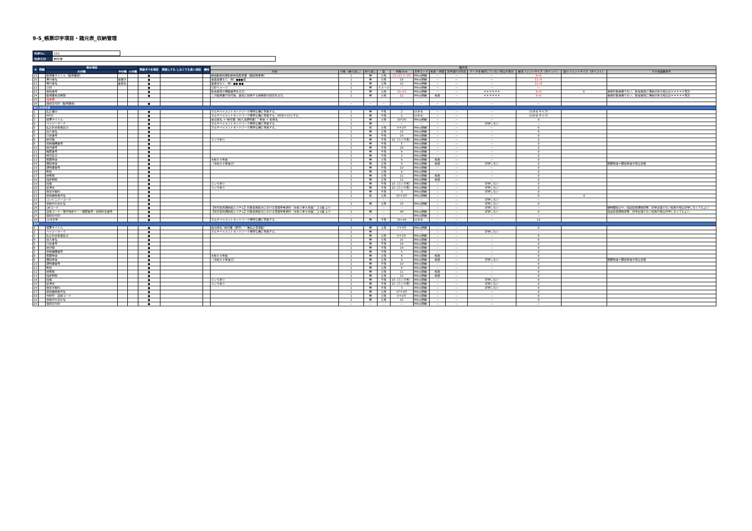9-5_帳票印字項目・諸元表_収納管理
| 帳票No. | 122 |
| 帳票名称 | 納付書 |
| # | 明細 | 表示項目 | | | 実装すべき項目 | 実装しても しなくても良い項目 | 備考 | 諸元表 | | | | | | | | | | | |
| --- | --- | --- | --- | --- | --- | --- | --- | --- | --- | --- | --- | --- | --- | --- | --- | --- | --- | --- | --- |
| | | 大分類 | 中分類 | 小分類 | | | | 内容 | 行数（繰り返し） | 折り返し | 型 | 桁数/行※ | 文字コード | 和暦・西暦 | 文字溢れの対応 | データを保持していない場合の表示 | 基本フォントサイズ（ポイント） | 最小フォントサイズ（ポイント） | その他編集条件 |
| 19 | | 証明書タイトル（証明書部） | | | ● | | | 軽自動車税種別割納税証明書（継続検査用） | 1 | 無 | 全角 | 15→13 ＊ 2行 | IPAmj明朝 | — | — | — | 8→6 | | |
| 20 | | 発行者名 | 肩書き | | ● | | | 首長肩書など。例）●●●長 | 1 | 無 | 全角 | 16 | IPAmj明朝 | — | — | — | 11→5 | | |
| 21 | | 発行者名 | 首長名 | | ● | | | 首長名など。例）●● ●● | 1 | 無 | 全角 | 12 | IPAmj明朝 | — | — | — | 11→5 | | |
| 22 | | 公印 | | | ● | | | 公印イメージ | 1 | 無 | イメージ | — | IPAmj明朝 | — | — | — | — | | |
| 23 | | 車両番号 | | | ● | | | 該当車両の標識番号を出力。 | 1 | 無 | 全角 | 20→15 | IPAmj明朝 | — | — | ＊＊＊＊＊＊ | 8→5 | 6 | 車検対象車種でない、該当車両に滞納がある場合は＊＊＊＊＊表示 |
| 24 | | 証明書有効期限 | | | ● | | | この証明書の交付後、最初に到来する納期限の前日を出力。 | 1 | 無 | 全角 | 11 | IPAmj明朝 | 和暦 | — | ＊＊＊＊＊＊ | 8→5 | | 車検対象車種でない、該当車両に滞納がある場合は＊＊＊＊＊表示 |
| 25 | | 備考欄 | | | | | | | | | | | | | | | | | |
| 26 | | 領収日付印（証明書部） | | | ● | | | | — | — | — | — | — | — | — | — | — | | |
| 納入済通知書 | | | | | | | | | | | | | | | | | | | |
| 1 | | 払込書ID | | | ● | | | マルチペイメントネットワーク標準仕様に準拠する。 | 1 | 無 | 半角 | 2 | OCR-B | — | — | — | OCR-B サイズⅠ | | |
| 2 | | MTID | | | ● | | | マルチペイメントネットワーク標準仕様に準拠する。MTID=33とする。 | 1 | 無 | 半角 | 2 | OCR-B | — | — | — | OCR-B サイズⅠ | | |
| 3 | | 帳票タイトル | | | ● | | | 自治体名 ＋"納付書（納入済通知書）" 年度 ＋ 税目名 | 1 | 無 | 全角 | 30*2行 | IPAmj明朝 | — | — | — | 8 | | |
| 4 | | ペイジーマーク | | | ● | | | マルチペイメントネットワーク標準仕様に準拠する。 | 1 | 無 | — | — | — | — | — | 印字しない | — | | |
| 5 | | 払込料金負担区分 | | | ● | | | マルチペイメントネットワーク標準仕様に準拠する。 | 1 | 有 | 全角 | 6＊2行 | IPAmj明朝 | — | — | — | 6 | | |
| 6 | | 加入者名 | | | ● | | | | 1 | 無 | 全角 | 15 | IPAmj明朝 | — | — | — | 6 | | |
| 7 | | 口座番号 | | | ● | | | | 1 | 無 | 半角 | 14 | IPAmj明朝 | — | — | — | 8 | | |
| 8 | | 納付額 | | | ● | | | カンマあり | 1 | 無 | 半角 | 15（カンマ含） | IPAmj明朝 | — | — | — | 8 | | |
| 9 | | 収納機関番号 | | | ● | | | | 1 | 無 | 半角 | 5 | IPAmj明朝 | — | — | — | 8 | | |
| 10 | | 納付番号 | | | ● | | | | 1 | 無 | 半角 | 20 | IPAmj明朝 | — | — | — | 8 | | |
| 11 | | 確認番号 | | | ● | | | | 1 | 無 | 半角 | 6 | IPAmj明朝 | — | — | — | 8 | | |
| 12 | | 納付区分 | | | ● | | | | 1 | 無 | 半角 | 3 | IPAmj明朝 | — | — | — | 8 | | |
| 13 | | 賦課年度 | | | ● | | | 令和９９年度 | 1 | 無 | 全角 | 6 | IPAmj明朝 | 和暦 | — | — | 8 | | |
| 14 | | 課税年度 | | | ● | | | （令和９９年度分） | 1 | 無 | 全角 | 9 | IPAmj明朝 | 和暦 | — | 印字しない | 8 | | 賦課年度＝課税年度の場合省略 |
| 15 | | 通知書番号 | | | ● | | | | 1 | 無 | 半角 | 10 | IPAmj明朝 | — | — | — | 8 | | |
| 16 | | 期別 | | | ● | | | | 1 | 無 | 全角 | 4 | IPAmj明朝 | — | — | — | 8 | | |
| 17 | | 納期限 | | | ● | | | | 1 | 無 | 全角 | 11 | IPAmj明朝 | 和暦 | — | — | 8 | | |
| 18 | | 指定期限 | | | ● | | | | 1 | 無 | 全角 | 11 | IPAmj明朝 | 和暦 | — | — | 8 | | |
| 19 | | 税額 | | | ● | | | カンマあり | 1 | 無 | 半角 | 15（カンマ含） | IPAmj明朝 | — | — | 印字しない | 8 | | |
| 20 | | 延滞金 | | | ● | | | カンマあり | 1 | 無 | 半角 | 15（カンマ含） | IPAmj明朝 | — | — | 印字しない | 8 | | |
| 21 | | 督促手数料 | | | ● | | | | 1 | 無 | 半角 | 3 | IPAmj明朝 | — | — | 印字しない | 8 | | |
| 22 | | 納税義務者氏名 | | | ● | | | | 1 | 有 | 全角 | 25＊2行 | IPAmj明朝 | — | — | — | 6 | 4 | |
| 23 | | コンビニバーコード | | | ● | | | | — | — | — | — | — | — | — | 印字しない | — | | |
| 24 | | 収納代行会社名 | | | ● | | | | 1 | 無 | 全角 | 15 | IPAmj明朝 | — | — | 印字しない | 6 | | |
| 25 | | QRコード | | | ● | | | 【地方税共通納税システム】対象税目拡大における見積参考資料（令和３年８月版）_2.0版 より | — | — | — | — | — | — | — | 印字しない | — | | 随時課税分や、住民税普通徴収等、印字必須でない税目の場合印字しなくてもよい |
| 26 | | 団体コード・案件特定キー・確認番号・税目料金番号 | | | ● | | | 【地方税共通納税システム】対象税目拡大における見積参考資料（令和３年８月版）_2.0版 より | 1 | 無 | — | 44 | IPAmj明朝 | — | — | 印字しない | 6 | | 住民税普通徴収等、印字必須でない税目の場合印字しなくてもよい |
| 27 | | 領収日付印 | | | ● | | | | — | — | — | — | IPAmj明朝 | — | — | — | — | | |
| 28 | | OCR文字 | | | ● | | | マルチペイメントネットワーク標準仕様に準拠する。 | 1 | 無 | 半角 | 39+44 | OCR-B | — | — | — | 12 | | |
| 原符 | | | | | | | | | | | | | | | | | | | |
| 1 | | 帳票タイトル | | | ● | | | 自治体名 "納付書（原符）" "兼払込受領証" | 3 | 無 | 全角 | 7＊3行 | IPAmj明朝 | — | — | | 8 | | |
| 2 | | ペイジーマーク | | | ● | | | マルチペイメントネットワーク標準仕様に準拠する。 | 1 | 無 | — | — | — | — | — | 印字しない | — | | |
| 3 | | 払込料金負担区分 | | | ● | | | | 1 | 無 | 全角 | 6＊2行 | IPAmj明朝 | — | — | — | 6 | | |
| 4 | | 加入者名 | | | ● | | | | 1 | 無 | 全角 | 15 | IPAmj明朝 | — | — | — | 8 | | |
| 5 | | 口座番号 | | | ● | | | | 1 | 無 | 半角 | 14 | IPAmj明朝 | — | — | — | 8 | | |
| 6 | | 納付額 | | | ● | | | | 1 | 無 | 半角 | 14 | IPAmj明朝 | — | — | — | 8 | | |
| 7 | | 収納機関番号 | | | ● | | | | 1 | 無 | 半角 | 5 | IPAmj明朝 | — | — | — | 8 | | |
| 8 | | 賦課年度 | | | ● | | | 令和９９年度 | 1 | 無 | 全角 | 6 | IPAmj明朝 | 和暦 | — | — | 8 | | |
| 9 | | 課税年度 | | | ● | | | （令和９９年度分） | 1 | 無 | 全角 | 9 | IPAmj明朝 | 和暦 | — | 印字しない | 8 | | 賦課年度＝課税年度の場合省略 |
| 10 | | 通知書番号 | | | ● | | | | 1 | 無 | 半角 | 10 | IPAmj明朝 | — | — | — | 8 | | |
| 11 | | 期別 | | | ● | | | | 1 | 無 | 全角 | 4 | IPAmj明朝 | — | — | — | 8 | | |
| 12 | | 納期限 | | | ● | | | | 1 | 無 | 全角 | 11 | IPAmj明朝 | 和暦 | — | — | 8 | | |
| 13 | | 指定期限 | | | ● | | | | 1 | 無 | 全角 | 11 | IPAmj明朝 | 和暦 | — | — | 8 | | |
| 14 | | 税額 | | | ● | | | カンマあり | 1 | 無 | 半角 | 15（カンマ含） | IPAmj明朝 | — | — | 印字しない | 8 | | |
| 15 | | 延滞金 | | | ● | | | カンマあり | 1 | 無 | 半角 | 15（カンマ含） | IPAmj明朝 | — | — | 印字しない | 8 | | |
| 16 | | 督促手数料 | | | ● | | | | 1 | 無 | 半角 | 3 | IPAmj明朝 | — | — | 印字しない | 8 | | |
| 17 | | 納税義務者氏名 | | | ● | | | | 1 | 無 | 全角 | 17＊3行 | IPAmj明朝 | — | — | — | 8 | | |
| 18 | | 市町村 団体コード | | | ● | | | | 1 | 無 | 全角 | 6＊2行 | IPAmj明朝 | — | — | — | 8 | | |
| 19 | | 収納代行会社名 | | | ● | | | | 1 | 無 | 全角 | 15 | IPAmj明朝 | — | — | — | 8 | | |
| 20 | | 領収日付印 | | | ● | | | | — | — | — | — | IPAmj明朝 | — | — | — | — | | |